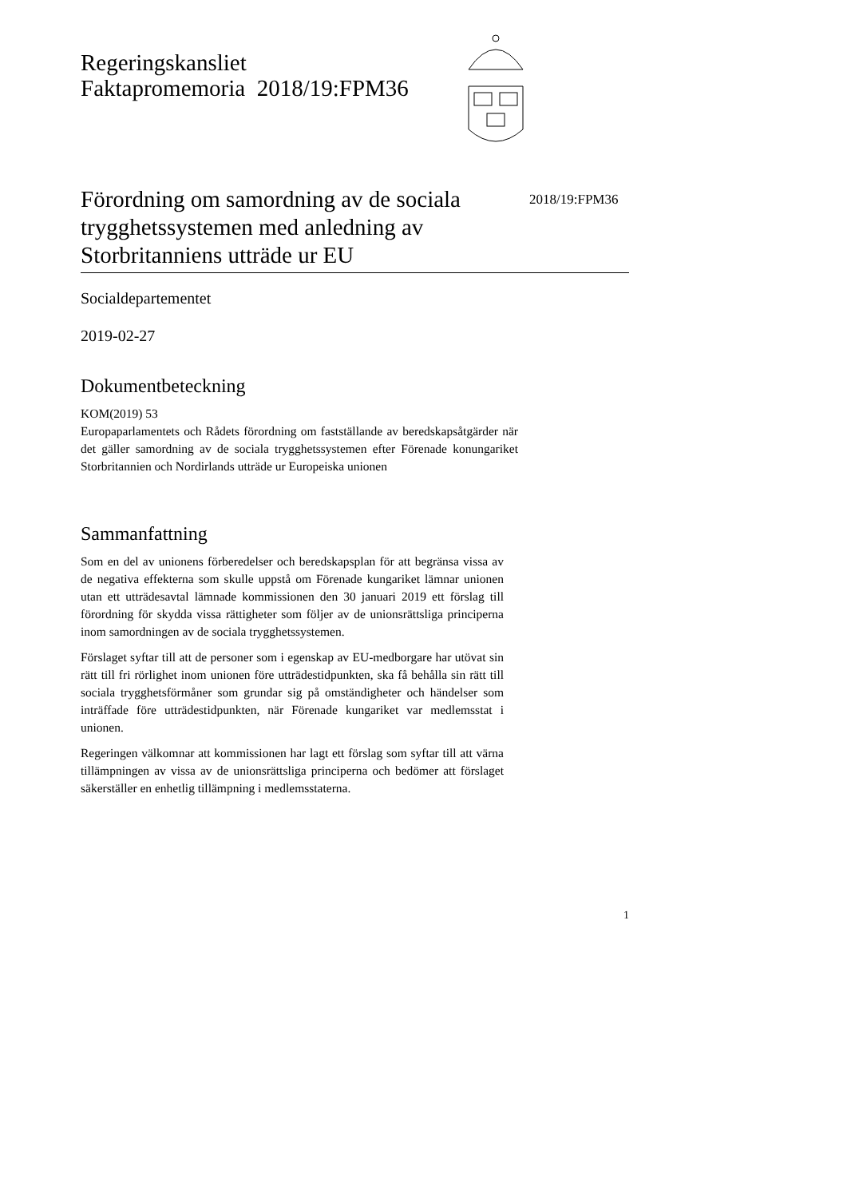Regeringskansliet
Faktapromemoria 2018/19:FPM36
Förordning om samordning av de sociala trygghetssystemen med anledning av Storbritanniens utträde ur EU
2018/19:FPM36
Socialdepartementet
2019-02-27
Dokumentbeteckning
KOM(2019) 53
Europaparlamentets och Rådets förordning om fastställande av beredskapsåtgärder när det gäller samordning av de sociala trygghetssystemen efter Förenade konungariket Storbritannien och Nordirlands utträde ur Europeiska unionen
Sammanfattning
Som en del av unionens förberedelser och beredskapsplan för att begränsa vissa av de negativa effekterna som skulle uppstå om Förenade kungariket lämnar unionen utan ett utträdesavtal lämnade kommissionen den 30 januari 2019 ett förslag till förordning för skydda vissa rättigheter som följer av de unionsrättsliga principerna inom samordningen av de sociala trygghetssystemen.
Förslaget syftar till att de personer som i egenskap av EU-medborgare har utövat sin rätt till fri rörlighet inom unionen före utträdestidpunkten, ska få behålla sin rätt till sociala trygghetsförmåner som grundar sig på omständigheter och händelser som inträffade före utträdestidpunkten, när Förenade kungariket var medlemsstat i unionen.
Regeringen välkomnar att kommissionen har lagt ett förslag som syftar till att värna tillämpningen av vissa av de unionsrättsliga principerna och bedömer att förslaget säkerställer en enhetlig tillämpning i medlemsstaterna.
1